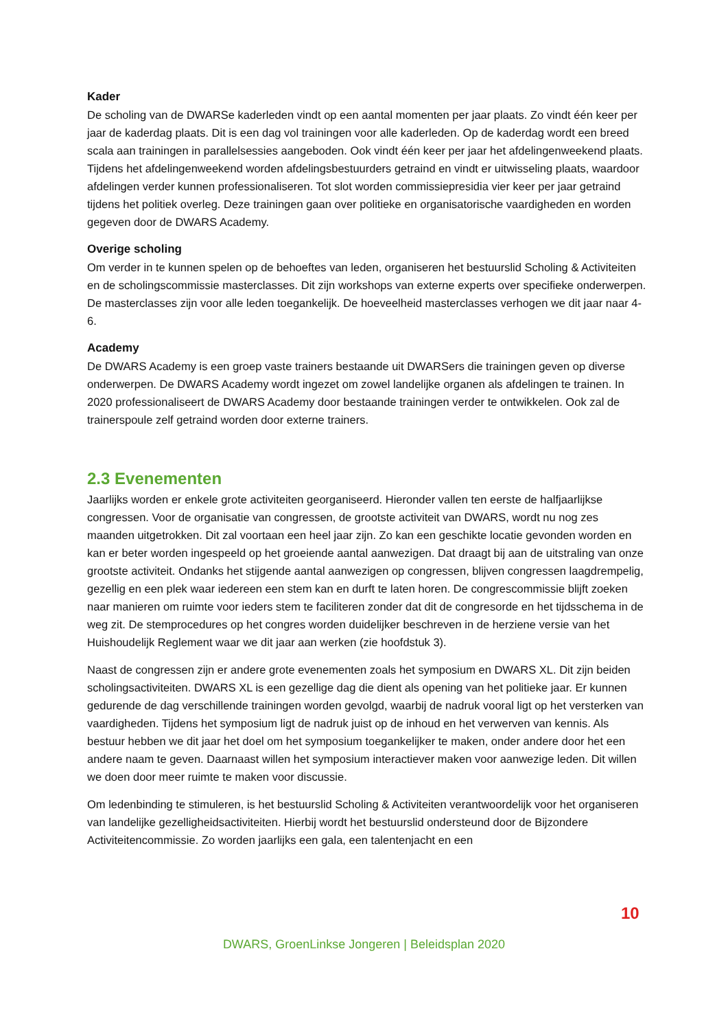Kader
De scholing van de DWARSe kaderleden vindt op een aantal momenten per jaar plaats. Zo vindt één keer per jaar de kaderdag plaats. Dit is een dag vol trainingen voor alle kaderleden. Op de kaderdag wordt een breed scala aan trainingen in parallelsessies aangeboden. Ook vindt één keer per jaar het afdelingenweekend plaats. Tijdens het afdelingenweekend worden afdelingsbestuurders getraind en vindt er uitwisseling plaats, waardoor afdelingen verder kunnen professionaliseren. Tot slot worden commissiepresidia vier keer per jaar getraind tijdens het politiek overleg. Deze trainingen gaan over politieke en organisatorische vaardigheden en worden gegeven door de DWARS Academy.
Overige scholing
Om verder in te kunnen spelen op de behoeftes van leden, organiseren het bestuurslid Scholing & Activiteiten en de scholingscommissie masterclasses. Dit zijn workshops van externe experts over specifieke onderwerpen. De masterclasses zijn voor alle leden toegankelijk. De hoeveelheid masterclasses verhogen we dit jaar naar 4-6.
Academy
De DWARS Academy is een groep vaste trainers bestaande uit DWARSers die trainingen geven op diverse onderwerpen. De DWARS Academy wordt ingezet om zowel landelijke organen als afdelingen te trainen. In 2020 professionaliseert de DWARS Academy door bestaande trainingen verder te ontwikkelen. Ook zal de trainerspoule zelf getraind worden door externe trainers.
2.3 Evenementen
Jaarlijks worden er enkele grote activiteiten georganiseerd. Hieronder vallen ten eerste de halfjaarlijkse congressen. Voor de organisatie van congressen, de grootste activiteit van DWARS, wordt nu nog zes maanden uitgetrokken. Dit zal voortaan een heel jaar zijn. Zo kan een geschikte locatie gevonden worden en kan er beter worden ingespeeld op het groeiende aantal aanwezigen. Dat draagt bij aan de uitstraling van onze grootste activiteit. Ondanks het stijgende aantal aanwezigen op congressen, blijven congressen laagdrempelig, gezellig en een plek waar iedereen een stem kan en durft te laten horen. De congrescommissie blijft zoeken naar manieren om ruimte voor ieders stem te faciliteren zonder dat dit de congresorde en het tijdsschema in de weg zit. De stemprocedures op het congres worden duidelijker beschreven in de herziene versie van het Huishoudelijk Reglement waar we dit jaar aan werken (zie hoofdstuk 3).
Naast de congressen zijn er andere grote evenementen zoals het symposium en DWARS XL. Dit zijn beiden scholingsactiviteiten. DWARS XL is een gezellige dag die dient als opening van het politieke jaar. Er kunnen gedurende de dag verschillende trainingen worden gevolgd, waarbij de nadruk vooral ligt op het versterken van vaardigheden. Tijdens het symposium ligt de nadruk juist op de inhoud en het verwerven van kennis. Als bestuur hebben we dit jaar het doel om het symposium toegankelijker te maken, onder andere door het een andere naam te geven. Daarnaast willen het symposium interactiever maken voor aanwezige leden. Dit willen we doen door meer ruimte te maken voor discussie.
Om ledenbinding te stimuleren, is het bestuurslid Scholing & Activiteiten verantwoordelijk voor het organiseren van landelijke gezelligheidsactiviteiten. Hierbij wordt het bestuurslid ondersteund door de Bijzondere Activiteitencommissie. Zo worden jaarlijks een gala, een talentenjacht en een
10
DWARS, GroenLinkse Jongeren | Beleidsplan 2020